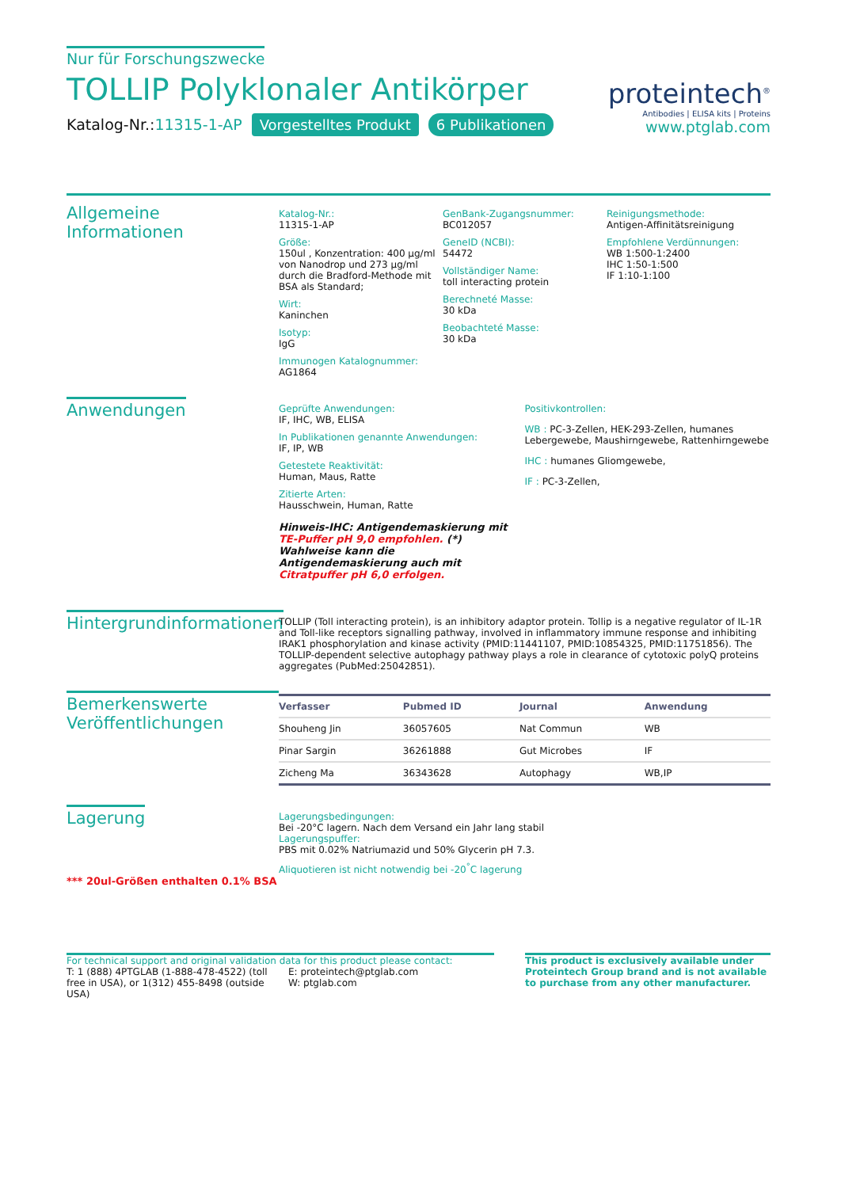Nur für Forschungszwecke
TOLLIP Polyklonaler Antikörper
Katalog-Nr.:11315-1-AP Vorgestelltes Produkt 6 Publikationen
proteintech<sup>®</sup>
Antibodies | ELISA kits | Proteins
www.ptglab.com
Allgemeine Informationen
Katalog-Nr.:
11315-1-AP
Größe:
150ul , Konzentration: 400 μg/ml von Nanodrop und 273 μg/ml durch die Bradford-Methode mit BSA als Standard;
Wirt:
Kaninchen
Isotyp:
IgG
Immunogen Katalognummer:
AG1864
GenBank-Zugangsnummer:
BC012057
GeneID (NCBI):
54472
Vollständiger Name:
toll interacting protein
Berechneté Masse:
30 kDa
Beobachteté Masse:
30 kDa
Reinigungsmethode:
Antigen-Affinitätsreinigung
Empfohlene Verdünnungen:
WB 1:500-1:2400
IHC 1:50-1:500
IF 1:10-1:100
Anwendungen
Geprüfte Anwendungen:
IF, IHC, WB, ELISA
In Publikationen genannte Anwendungen:
IF, IP, WB
Getestete Reaktivität:
Human, Maus, Ratte
Zitierte Arten:
Hausschwein, Human, Ratte
Hinweis-IHC: Antigendemaskierung mit TE-Puffer pH 9,0 empfohlen. (*) Wahlweise kann die Antigendemaskierung auch mit Citratpuffer pH 6,0 erfolgen.
Positivkontrollen:
WB : PC-3-Zellen, HEK-293-Zellen, humanes Lebergewebe, Maushirngewebe, Rattenhirngewebe
IHC : humanes Gliomgewebe,
IF : PC-3-Zellen,
Hintergrundinformationen
TOLLIP (Toll interacting protein), is an inhibitory adaptor protein. Tollip is a negative regulator of IL-1R and Toll-like receptors signalling pathway, involved in inflammatory immune response and inhibiting IRAK1 phosphorylation and kinase activity (PMID:11441107, PMID:10854325, PMID:11751856). The TOLLIP-dependent selective autophagy pathway plays a role in clearance of cytotoxic polyQ proteins aggregates (PubMed:25042851).
Bemerkenswerte Veröffentlichungen
| Verfasser | Pubmed ID | Journal | Anwendung |
| --- | --- | --- | --- |
| Shouheng Jin | 36057605 | Nat Commun | WB |
| Pinar Sargin | 36261888 | Gut Microbes | IF |
| Zicheng Ma | 36343628 | Autophagy | WB,IP |
Lagerung
*** 20ul-Größen enthalten 0.1% BSA
Lagerungsbedingungen:
Bei -20°C lagern. Nach dem Versand ein Jahr lang stabil
Lagerungspuffer:
PBS mit 0.02% Natriumazid und 50% Glycerin pH 7.3.
Aliquotieren ist nicht notwendig bei -20<sup>°</sup>C lagerung
For technical support and original validation data for this product please contact:
T: 1 (888) 4PTGLAB (1-888-478-4522) (toll free in USA), or 1(312) 455-8498 (outside USA)
E: proteintech@ptglab.com
W: ptglab.com
This product is exclusively available under Proteintech Group brand and is not available to purchase from any other manufacturer.